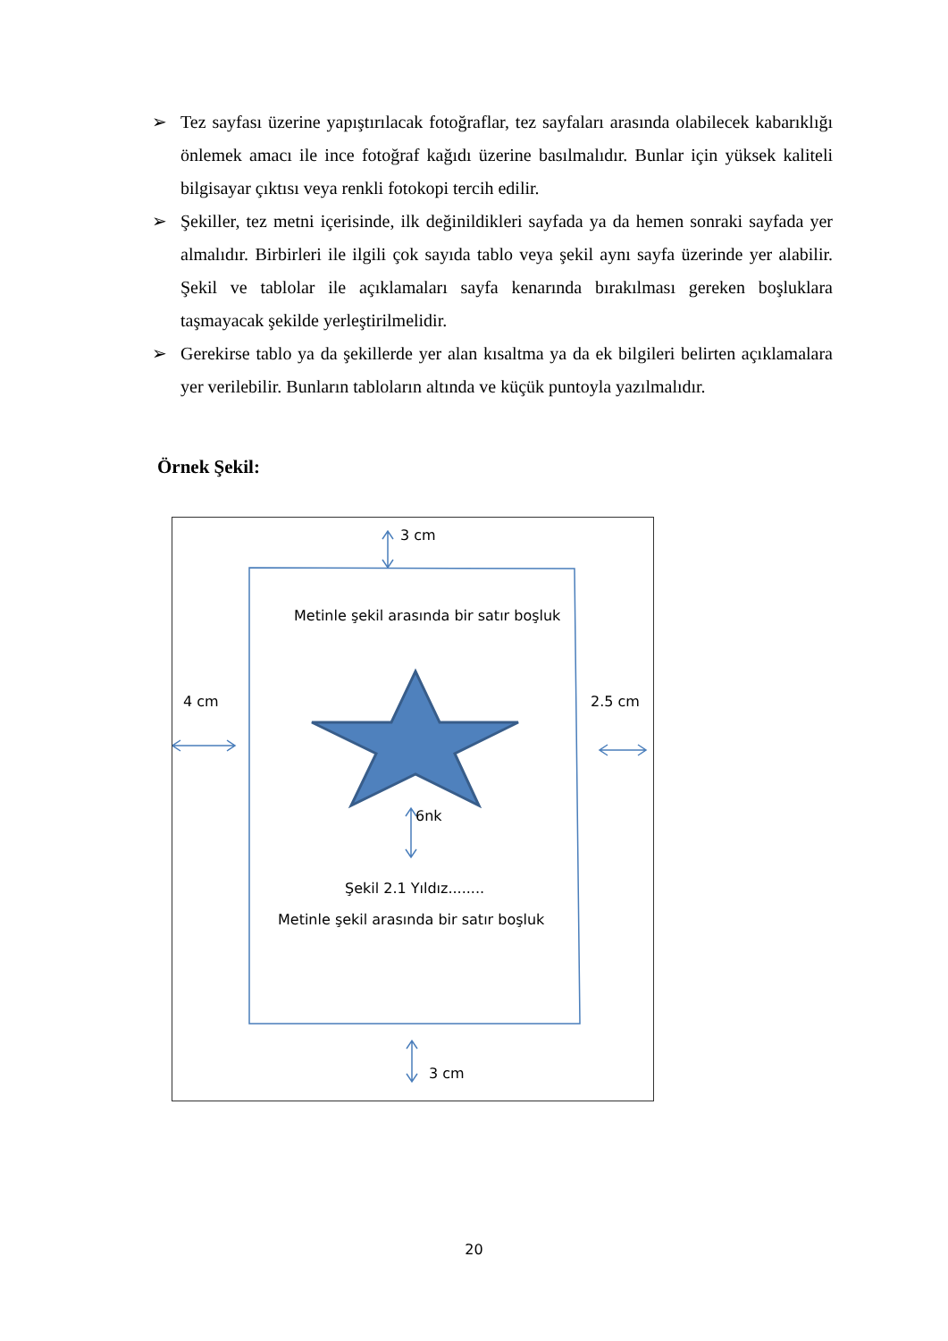➢ Tez sayfası üzerine yapıştırılacak fotoğraflar, tez sayfaları arasında olabilecek kabarıklığı önlemek amacı ile ince fotoğraf kağıdı üzerine basılmalıdır. Bunlar için yüksek kaliteli bilgisayar çıktısı veya renkli fotokopi tercih edilir.
➢ Şekiller, tez metni içerisinde, ilk değinildikleri sayfada ya da hemen sonraki sayfada yer almalıdır. Birbirleri ile ilgili çok sayıda tablo veya şekil aynı sayfa üzerinde yer alabilir. Şekil ve tablolar ile açıklamaları sayfa kenarında bırakılması gereken boşluklara taşmayacak şekilde yerleştirilmelidir.
➢ Gerekirse tablo ya da şekillerde yer alan kısaltma ya da ek bilgileri belirten açıklamalara yer verilebilir. Bunların tabloların altında ve küçük puntoyla yazılmalıdır.
Örnek Şekil:
3 cm
Metinle şekil arasında bir satır boşluk
4 cm 2.5 cm
6nk
Şekil 2.1 Yıldız........
Metinle şekil arasında bir satır boşluk
3 cm
20